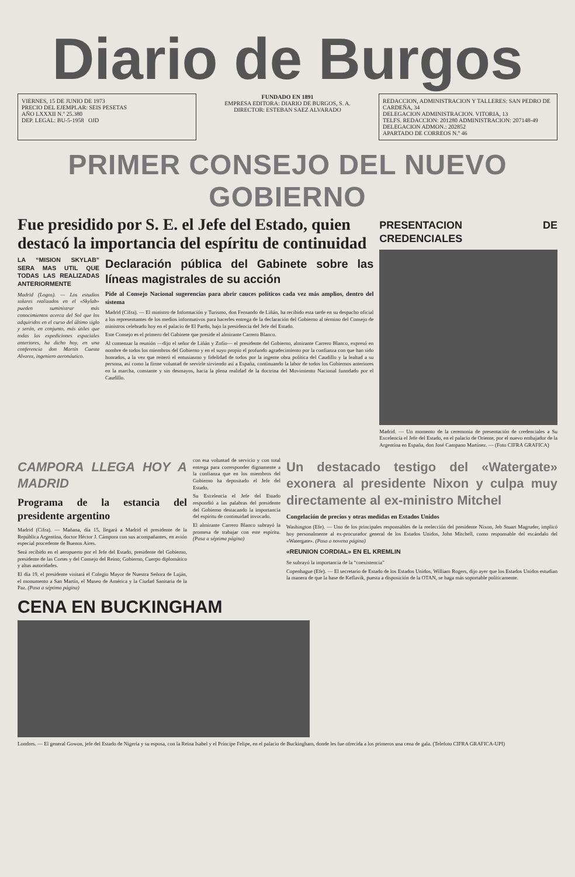Diario de Burgos
VIERNES, 15 DE JUNIO DE 1973
PRECIO DEL EJEMPLAR: SEIS PESETAS
AÑO LXXXII N.º 25.380
DEP. LEGAL: BU-5-1958 OJD
FUNDADO EN 1891
EMPRESA EDITORA: DIARIO DE BURGOS, S. A.
DIRECTOR: ESTEBAN SAEZ ALVARADO
REDACCION, ADMINISTRACION Y TALLERES: SAN PEDRO DE CARDEÑA, 34
DELEGACION ADMINISTRACION. VITORIA, 13
TELFS. REDACCION: 201280 ADMINISTRACION: 207148-49 DELEGACION ADMON.: 202852
APARTADO DE CORREOS N.º 46
PRIMER CONSEJO DEL NUEVO GOBIERNO
Fue presidido por S. E. el Jefe del Estado, quien destacó la importancia del espíritu de continuidad
LA “MISION SKYLAB” SERA MAS UTIL QUE TODAS LAS REALIZADAS ANTERIORMENTE
Madrid (Logos). — Los estudios solares realizados en el «Skylab» pueden suministrar más conocimientos acerca del Sol que los adquiridos en el curso del último siglo y serán, en conjunto, más útiles que todas las expediciones espaciales anteriores, ha dicho hoy, en una conferencia don Martín Cuesta Alvarez, ingeniero aeronáutico.
Declaración pública del Gabinete sobre las líneas magistrales de su acción
Pide al Consejo Nacional sugerencias para abrir cauces políticos cada vez más amplios, dentro del sistema
Madrid (Cifra). — El ministro de Información y Turismo, don Fernando de Liñán, ha recibido esta tarde en su despacho oficial a los representantes de los medios informativos para hacerles entrega de la declaración del Gobierno al término del Consejo de ministros celebrado hoy en el palacio de El Pardo, bajo la presidencia del Jefe del Estado.
Este Consejo es el primero del Gabinete que preside el almirante Carrero Blanco.
Al comenzar la reunión —dijo el señor de Liñán y Zofío— el presidente del Gobierno, almirante Carrero Blanco, expresó en nombre de todos los miembros del Gobierno y en el suyo propio el profundo agradecimiento por la confianza con que han sido honrados, a la vez que reiteró el entusiasmo y fidelidad de todos por la ingente obra política del Caudillo y la lealtad a su persona, así como la firme voluntad de servirle sirviendo así a España, continuando la labor de todos los Gobiernos anteriores en la marcha, constante y sin desmayos, hacia la plena realidad de la doctrina del Movimiento Nacional funndado por el Caudillo.
PRESENTACION DE CREDENCIALES
Madrid. — Un momento de la ceremonia de presentación de credenciales a Su Excelencia el Jefe del Estado, en el palacio de Oriente, por el nuevo embajador de la Argentina en España, don José Campano Martínez. — (Foto CIFRA GRAFICA)
CAMPORA LLEGA HOY A MADRID
Programa de la estancia del presidente argentino
Madrid (Cifra). — Mañana, día 15, llegará a Madrid el presidente de la República Argentina, doctor Héctor J. Cámpora con sus acompañantes, en avión especial procedente de Buenos Aires.
Será recibido en el aeropuerto por el Jefe del Estado, presidente del Gobierno, presidente de las Cortes y del Consejo del Reino; Gobierno, Cuerpo diplomático y altas autoridades.
El día 19, el presidente visitará el Colegio Mayor de Nuestra Señora de Luján, el monumento a San Martín, el Museo de América y la Ciudad Sanitaria de la Paz. (Pasa a séptima página)
con esa voluntad de servicio y con total entrega para corresponder dignamente a la confianza que en los miembros del Gobierno ha depositado el Jefe del Estado.
Su Excelencia el Jefe del Estado respondió a las palabras del presidente del Gobierno destacando la importancia del espíritu de continuidad invocado.
El almirante Carrero Blanco subrayó la promesa de trabajar con este espíritu. (Pasa a séptima página)
Un destacado testigo del «Watergate» exonera al presidente Nixon y culpa muy directamente al ex-ministro Mitchel
Congelación de precios y otras medidas en Estados Unidos
Washington (Efe). — Uno de los principales responsables de la reelección del presidente Nixon, Jeb Stuart Magruder, implicó hoy personalmente al ex-procurador general de los Estados Unidos, John Mitchell, como responsable del escándalo del «Watergate». (Pasa a novena página)
«REUNION CORDIAL» EN EL KREMLIN
Se subrayó la importancia de la “coexistencia”
Copenhague (Efe). — El secretario de Estado de los Estados Unidos, William Rogers, dijo ayer que los Estados Unidos estudian la manera de que la base de Keflavik, puesta a disposición de la OTAN, se haga más soportable políticamente.
CENA EN BUCKINGHAM
Londres. — El general Gowon, jefe del Estado de Nigeria y su esposa, con la Reina Isabel y el Príncipe Felipe, en el palacio de Buckingham, donde les fue ofrecida a los primeros una cena de gala. (Telefoto CIFRA GRAFICA-UPI)